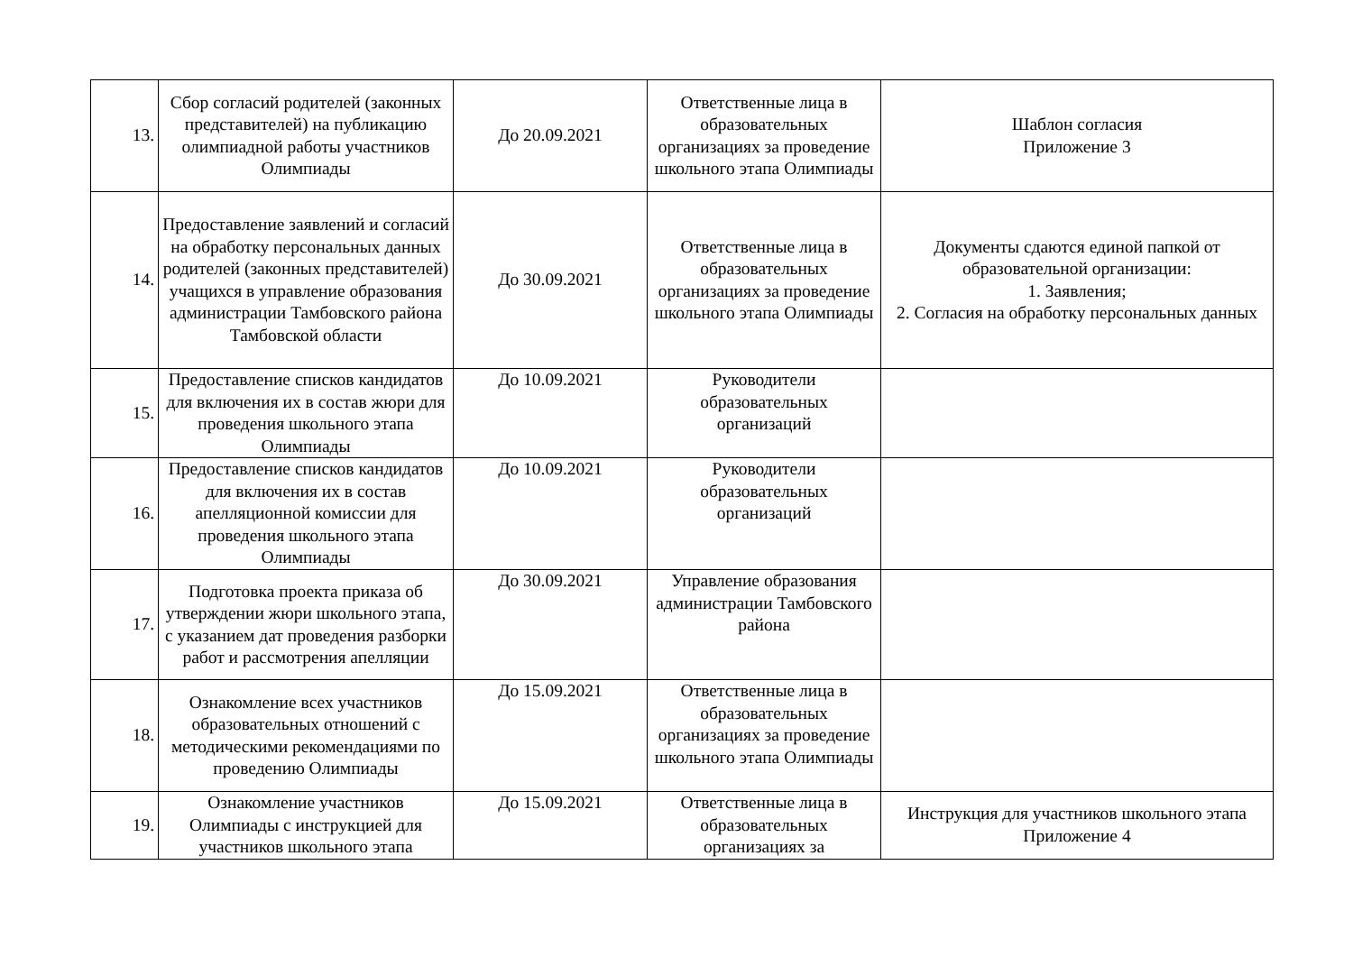| 13. | Сбор согласий родителей (законных представителей) на публикацию олимпиадной работы участников Олимпиады | До 20.09.2021 | Ответственные лица в образовательных организациях за проведение школьного этапа Олимпиады | Шаблон согласия Приложение 3 |
| 14. | Предоставление заявлений и согласий на обработку персональных данных родителей (законных представителей) учащихся в управление образования администрации Тамбовского района Тамбовской области | До 30.09.2021 | Ответственные лица в образовательных организациях за проведение школьного этапа Олимпиады | Документы сдаются единой папкой от образовательной организации: 1. Заявления; 2. Согласия на обработку персональных данных |
| 15. | Предоставление списков кандидатов для включения их в состав жюри для проведения школьного этапа Олимпиады | До 10.09.2021 | Руководители образовательных организаций | |
| 16. | Предоставление списков кандидатов для включения их в состав апелляционной комиссии для проведения школьного этапа Олимпиады | До 10.09.2021 | Руководители образовательных организаций | |
| 17. | Подготовка проекта приказа об утверждении жюри школьного этапа, с указанием дат проведения разборки работ и рассмотрения апелляции | До 30.09.2021 | Управление образования администрации Тамбовского района | |
| 18. | Ознакомление всех участников образовательных отношений с методическими рекомендациями по проведению Олимпиады | До 15.09.2021 | Ответственные лица в образовательных организациях за проведение школьного этапа Олимпиады | |
| 19. | Ознакомление участников Олимпиады с инструкцией для участников школьного этапа | До 15.09.2021 | Ответственные лица в образовательных организациях за | Инструкция для участников школьного этапа Приложение 4 |